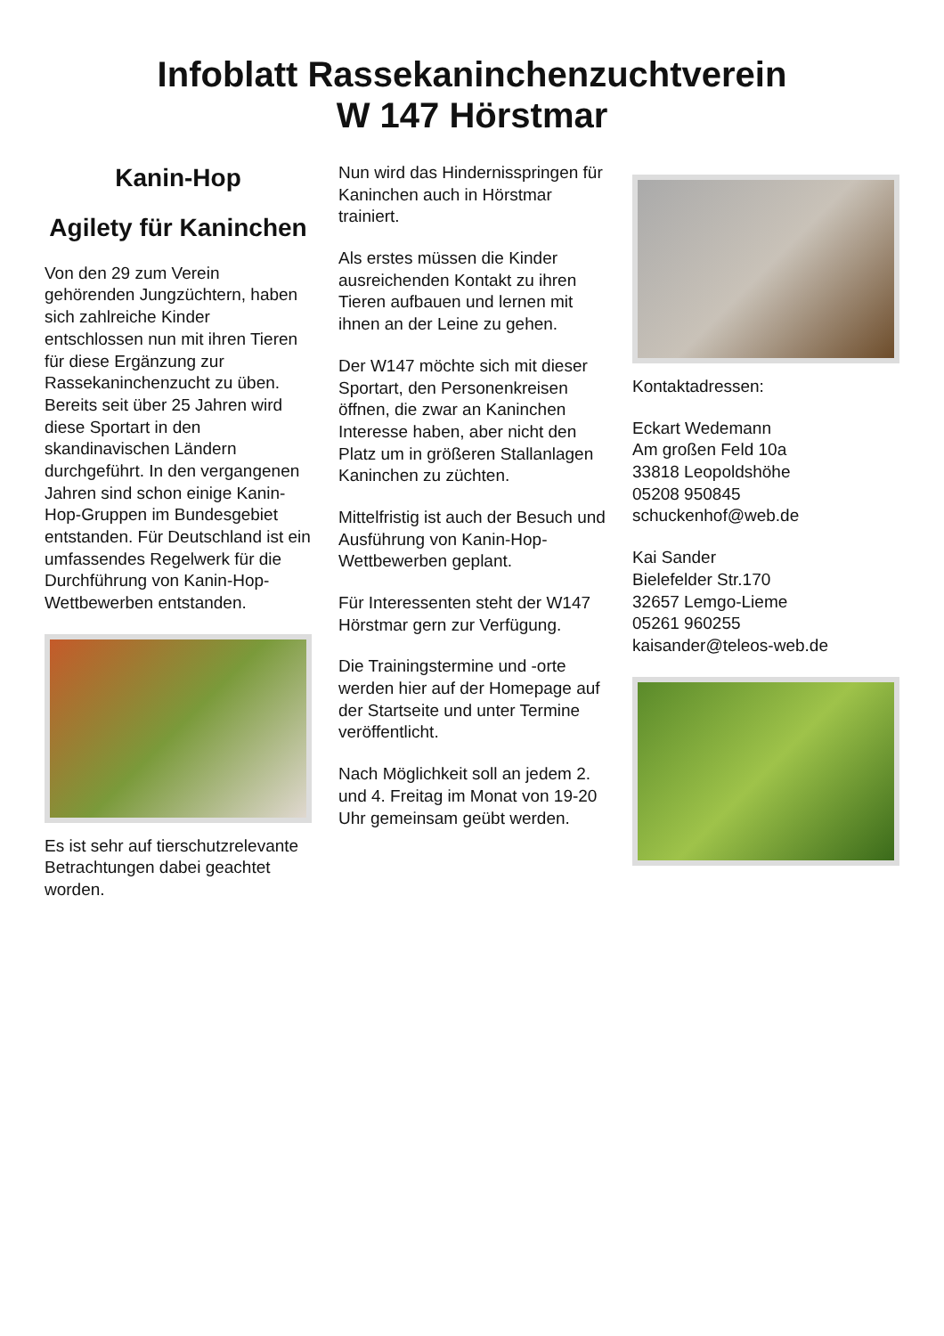Infoblatt Rassekaninchenzuchtverein
W 147 Hörstmar
Kanin-Hop
Agilety für Kaninchen
Von den 29 zum Verein gehörenden Jungzüchtern, haben sich zahlreiche Kinder entschlossen nun mit ihren Tieren für diese Ergänzung zur Rassekaninchenzucht zu üben. Bereits seit über 25 Jahren wird diese Sportart in den skandinavischen Ländern durchgeführt. In den vergangenen Jahren sind schon einige Kanin-Hop-Gruppen im Bundesgebiet entstanden. Für Deutschland ist ein umfassendes Regelwerk für die Durchführung von Kanin-Hop-Wettbewerben entstanden.
Es ist sehr auf tierschutzrelevante Betrachtungen dabei geachtet worden.
Nun wird das Hindernisspringen für Kaninchen auch in Hörstmar trainiert.
Als erstes müssen die Kinder ausreichenden Kontakt zu ihren Tieren aufbauen und lernen mit ihnen an der Leine zu gehen.
Der W147 möchte sich mit dieser Sportart, den Personenkreisen öffnen, die zwar an Kaninchen Interesse haben, aber nicht den Platz um in größeren Stallanlagen Kaninchen zu züchten.
Mittelfristig ist auch der Besuch und Ausführung von Kanin-Hop-Wettbewerben geplant.
Für Interessenten steht der W147 Hörstmar gern zur Verfügung.
Die Trainingstermine und -orte werden hier auf der Homepage auf der Startseite und unter Termine veröffentlicht.
Nach Möglichkeit soll an jedem 2. und 4. Freitag im Monat von 19-20 Uhr gemeinsam geübt werden.
Kontaktadressen:
Eckart Wedemann
Am großen Feld 10a
33818 Leopoldshöhe
05208 950845
schuckenhof@web.de
Kai Sander
Bielefelder Str.170
32657 Lemgo-Lieme
05261 960255
kaisander@teleos-web.de